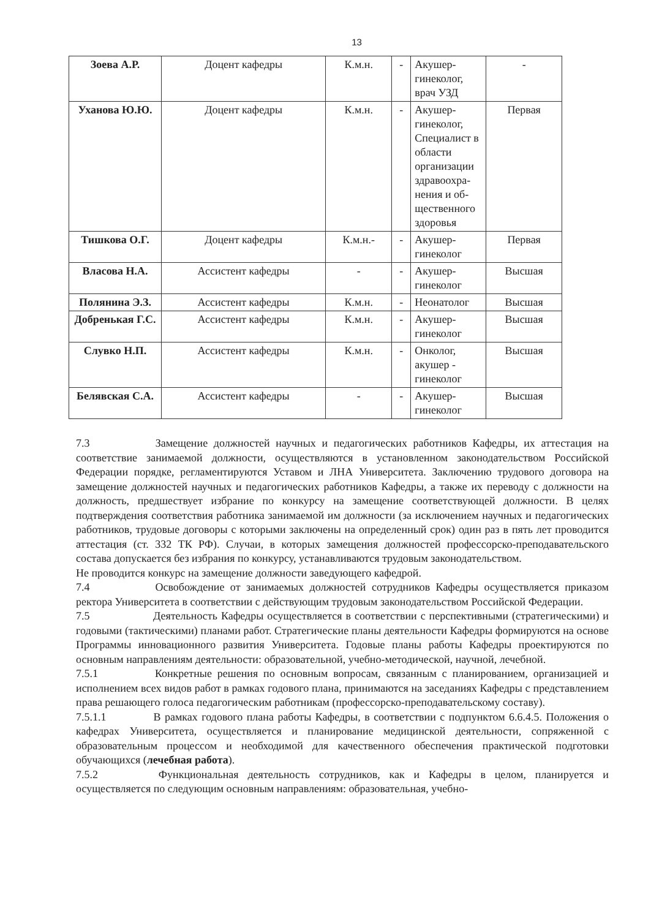13
| Зоева А.Р. | Доцент кафедры | К.м.н. | - | Акушер-гинеколог, врач УЗД | - |
| Уханова Ю.Ю. | Доцент кафедры | К.м.н. | - | Акушер-гинеколог, Специалист в области организации здравоохра-нения и об-щественного здоровья | Первая |
| Тишкова О.Г. | Доцент кафедры | К.м.н.- | - | Акушер-гинеколог | Первая |
| Власова Н.А. | Ассистент кафедры | - | - | Акушер-гинеколог | Высшая |
| Полянина Э.З. | Ассистент кафедры | К.м.н. | - | Неонатолог | Высшая |
| Добренькая Г.С. | Ассистент кафедры | К.м.н. | - | Акушер-гинеколог | Высшая |
| Слувко Н.П. | Ассистент кафедры | К.м.н. | - | Онколог, акушер - гинеколог | Высшая |
| Белявская С.А. | Ассистент кафедры | - | - | Акушер-гинеколог | Высшая |
7.3 Замещение должностей научных и педагогических работников Кафедры, их аттестация на соответствие занимаемой должности, осуществляются в установленном законодательством Российской Федерации порядке, регламентируются Уставом и ЛНА Университета. Заключению трудового договора на замещение должностей научных и педагогических работников Кафедры, а также их переводу с должности на должность, предшествует избрание по конкурсу на замещение соответствующей должности. В целях подтверждения соответствия работника занимаемой им должности (за исключением научных и педагогических работников, трудовые договоры с которыми заключены на определенный срок) один раз в пять лет проводится аттестация (ст. 332 ТК РФ). Случаи, в которых замещения должностей профессорско-преподавательского состава допускается без избрания по конкурсу, устанавливаются трудовым законодательством.
Не проводится конкурс на замещение должности заведующего кафедрой.
7.4 Освобождение от занимаемых должностей сотрудников Кафедры осуществляется приказом ректора Университета в соответствии с действующим трудовым законодательством Российской Федерации.
7.5 Деятельность Кафедры осуществляется в соответствии с перспективными (стратегическими) и годовыми (тактическими) планами работ. Стратегические планы деятельности Кафедры формируются на основе Программы инновационного развития Университета. Годовые планы работы Кафедры проектируются по основным направлениям деятельности: образовательной, учебно-методической, научной, лечебной.
7.5.1 Конкретные решения по основным вопросам, связанным с планированием, организацией и исполнением всех видов работ в рамках годового плана, принимаются на заседаниях Кафедры с представлением права решающего голоса педагогическим работникам (профессорско-преподавательскому составу).
7.5.1.1 В рамках годового плана работы Кафедры, в соответствии с подпунктом 6.6.4.5. Положения о кафедрах Университета, осуществляется и планирование медицинской деятельности, сопряженной с образовательным процессом и необходимой для качественного обеспечения практической подготовки обучающихся (лечебная работа).
7.5.2 Функциональная деятельность сотрудников, как и Кафедры в целом, планируется и осуществляется по следующим основным направлениям: образовательная, учебно-